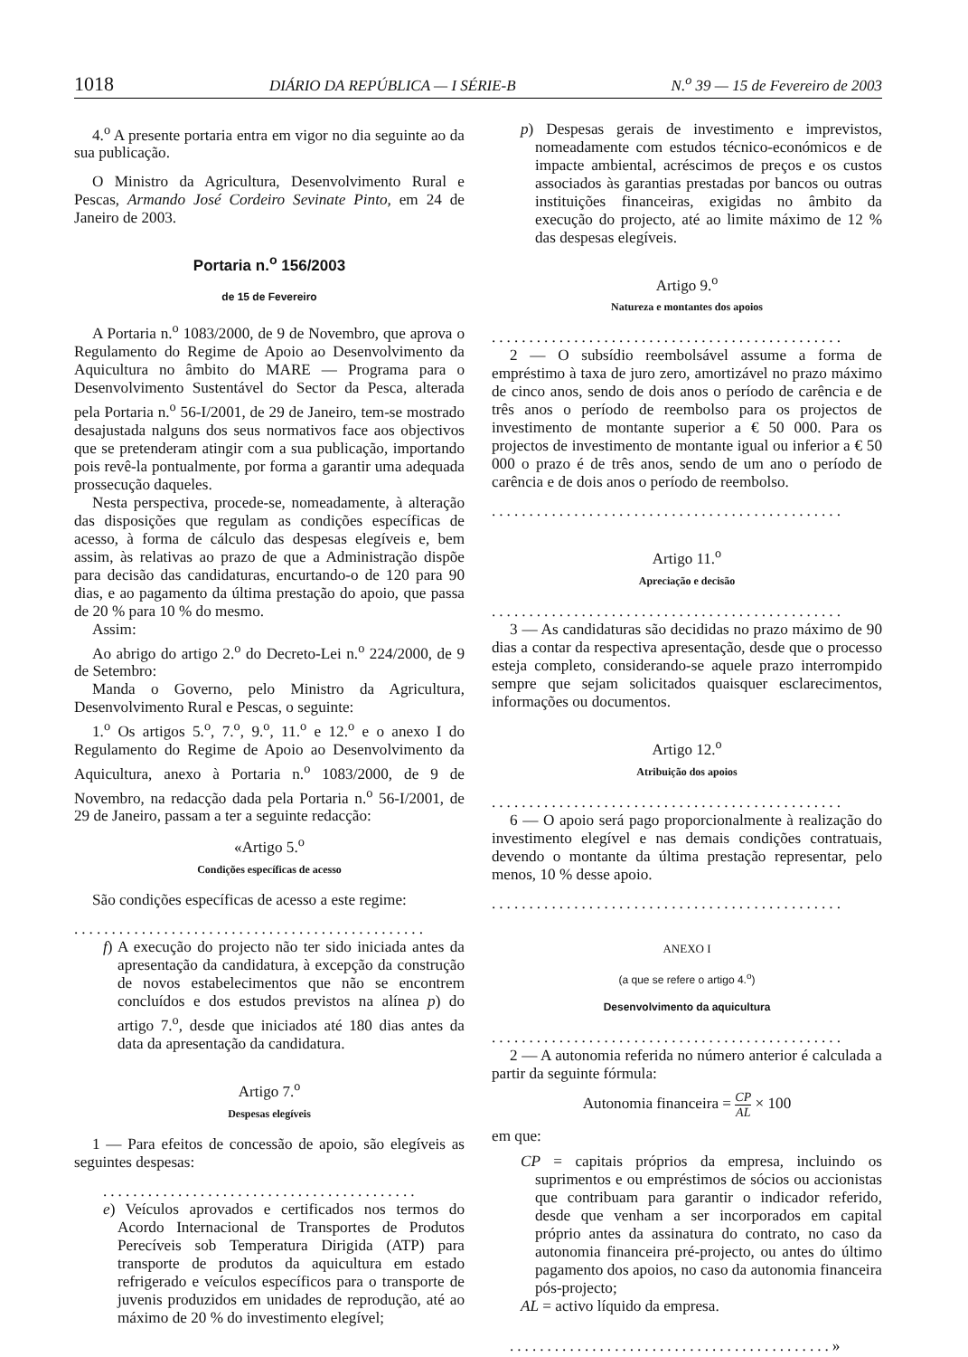1018 DIÁRIO DA REPÚBLICA — I SÉRIE-B N.<sup>o</sup> 39 — 15 de Fevereiro de 2003
4.<sup>o</sup> A presente portaria entra em vigor no dia seguinte ao da sua publicação.
O Ministro da Agricultura, Desenvolvimento Rural e Pescas, Armando José Cordeiro Sevinate Pinto, em 24 de Janeiro de 2003.
Portaria n.<sup>o</sup> 156/2003
de 15 de Fevereiro
A Portaria n.<sup>o</sup> 1083/2000, de 9 de Novembro, que aprova o Regulamento do Regime de Apoio ao Desenvolvimento da Aquicultura no âmbito do MARE — Programa para o Desenvolvimento Sustentável do Sector da Pesca, alterada pela Portaria n.<sup>o</sup> 56-I/2001, de 29 de Janeiro, tem-se mostrado desajustada nalguns dos seus normativos face aos objectivos que se pretenderam atingir com a sua publicação, importando pois revê-la pontualmente, por forma a garantir uma adequada prossecução daqueles.
Nesta perspectiva, procede-se, nomeadamente, à alteração das disposições que regulam as condições específicas de acesso, à forma de cálculo das despesas elegíveis e, bem assim, às relativas ao prazo de que a Administração dispõe para decisão das candidaturas, encurtando-o de 120 para 90 dias, e ao pagamento da última prestação do apoio, que passa de 20 % para 10 % do mesmo.
Assim:
Ao abrigo do artigo 2.<sup>o</sup> do Decreto-Lei n.<sup>o</sup> 224/2000, de 9 de Setembro:
Manda o Governo, pelo Ministro da Agricultura, Desenvolvimento Rural e Pescas, o seguinte:
1.<sup>o</sup> Os artigos 5.<sup>o</sup>, 7.<sup>o</sup>, 9.<sup>o</sup>, 11.<sup>o</sup> e 12.<sup>o</sup> e o anexo I do Regulamento do Regime de Apoio ao Desenvolvimento da Aquicultura, anexo à Portaria n.<sup>o</sup> 1083/2000, de 9 de Novembro, na redacção dada pela Portaria n.<sup>o</sup> 56-I/2001, de 29 de Janeiro, passam a ter a seguinte redacção:
«Artigo 5.<sup>o</sup>
Condições específicas de acesso
São condições específicas de acesso a este regime:
...............................................
f) A execução do projecto não ter sido iniciada antes da apresentação da candidatura, à excepção da construção de novos estabelecimentos que não se encontrem concluídos e dos estudos previstos na alínea p) do artigo 7.<sup>o</sup>, desde que iniciados até 180 dias antes da data da apresentação da candidatura.
Artigo 7.<sup>o</sup>
Despesas elegíveis
1 — Para efeitos de concessão de apoio, são elegíveis as seguintes despesas:
..........................................
e) Veículos aprovados e certificados nos termos do Acordo Internacional de Transportes de Produtos Perecíveis sob Temperatura Dirigida (ATP) para transporte de produtos da aquicultura em estado refrigerado e veículos específicos para o transporte de juvenis produzidos em unidades de reprodução, até ao máximo de 20 % do investimento elegível;
p) Despesas gerais de investimento e imprevistos, nomeadamente com estudos técnico-económicos e de impacte ambiental, acréscimos de preços e os custos associados às garantias prestadas por bancos ou outras instituições financeiras, exigidas no âmbito da execução do projecto, até ao limite máximo de 12 % das despesas elegíveis.
Artigo 9.<sup>o</sup>
Natureza e montantes dos apoios
...............................................
2 — O subsídio reembolsável assume a forma de empréstimo à taxa de juro zero, amortizável no prazo máximo de cinco anos, sendo de dois anos o período de carência e de três anos o período de reembolso para os projectos de investimento de montante superior a € 50 000. Para os projectos de investimento de montante igual ou inferior a € 50 000 o prazo é de três anos, sendo de um ano o período de carência e de dois anos o período de reembolso.
...............................................
Artigo 11.<sup>o</sup>
Apreciação e decisão
...............................................
3 — As candidaturas são decididas no prazo máximo de 90 dias a contar da respectiva apresentação, desde que o processo esteja completo, considerando-se aquele prazo interrompido sempre que sejam solicitados quaisquer esclarecimentos, informações ou documentos.
Artigo 12.<sup>o</sup>
Atribuição dos apoios
...............................................
6 — O apoio será pago proporcionalmente à realização do investimento elegível e nas demais condições contratuais, devendo o montante da última prestação representar, pelo menos, 10 % desse apoio.
...............................................
ANEXO I
(a que se refere o artigo 4.<sup>o</sup>)
Desenvolvimento da aquicultura
...............................................
2 — A autonomia referida no número anterior é calculada a partir da seguinte fórmula:
Autonomia financeira = CP AL × 100
em que:
CP = capitais próprios da empresa, incluindo os suprimentos e ou empréstimos de sócios ou accionistas que contribuam para garantir o indicador referido, desde que venham a ser incorporados em capital próprio antes da assinatura do contrato, no caso da autonomia financeira pré-projecto, ou antes do último pagamento dos apoios, no caso da autonomia financeira pós-projecto;
AL = activo líquido da empresa.
...........................................»